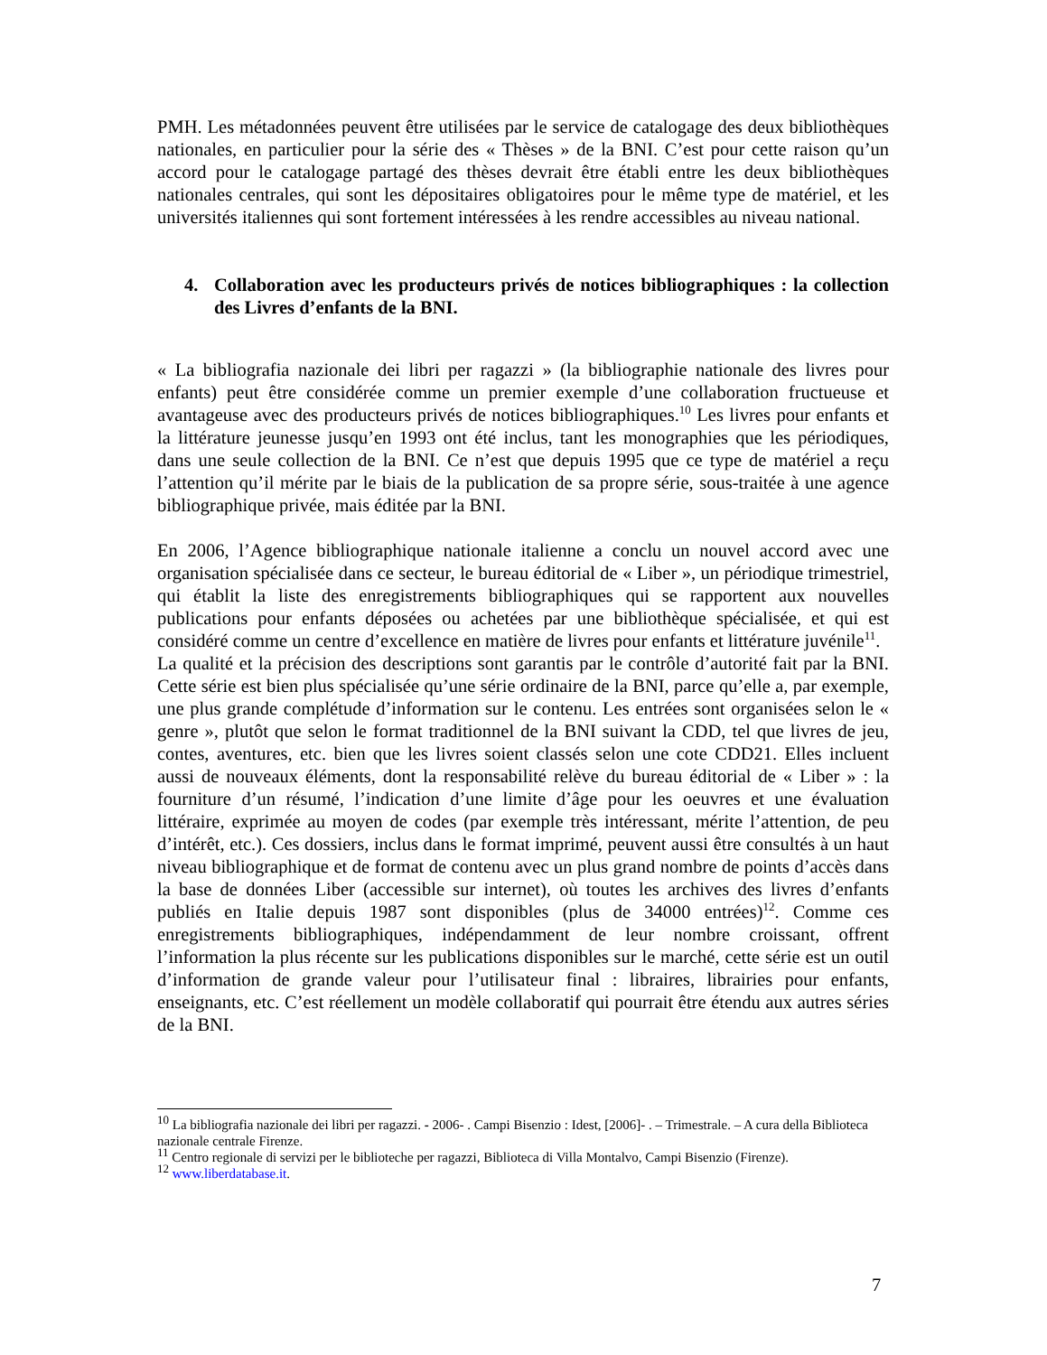PMH. Les métadonnées peuvent être utilisées par le service de catalogage des deux bibliothèques nationales, en particulier pour la série des « Thèses » de la BNI. C’est pour cette raison qu’un accord pour le catalogage partagé des thèses devrait être établi entre les deux bibliothèques nationales centrales, qui sont les dépositaires obligatoires pour le même type de matériel, et les universités italiennes qui sont fortement intéressées à les rendre accessibles au niveau national.
4. Collaboration avec les producteurs privés de notices bibliographiques : la collection des Livres d’enfants de la BNI.
« La bibliografia nazionale dei libri per ragazzi » (la bibliographie nationale des livres pour enfants) peut être considérée comme un premier exemple d’une collaboration fructueuse et avantageuse avec des producteurs privés de notices bibliographiques.<sup>10</sup> Les livres pour enfants et la littérature jeunesse jusqu’en 1993 ont été inclus, tant les monographies que les périodiques, dans une seule collection de la BNI. Ce n’est que depuis 1995 que ce type de matériel a reçu l’attention qu’il mérite par le biais de la publication de sa propre série, sous-traitée à une agence bibliographique privée, mais éditée par la BNI.
En 2006, l’Agence bibliographique nationale italienne a conclu un nouvel accord avec une organisation spécialisée dans ce secteur, le bureau éditorial de « Liber », un périodique trimestriel, qui établit la liste des enregistrements bibliographiques qui se rapportent aux nouvelles publications pour enfants déposées ou achetées par une bibliothèque spécialisée, et qui est considéré comme un centre d’excellence en matière de livres pour enfants et littérature juvénile<sup>11</sup>.
La qualité et la précision des descriptions sont garantis par le contrôle d’autorité fait par la BNI. Cette série est bien plus spécialisée qu’une série ordinaire de la BNI, parce qu’elle a, par exemple, une plus grande complétude d’information sur le contenu. Les entrées sont organisées selon le « genre », plutôt que selon le format traditionnel de la BNI suivant la CDD, tel que livres de jeu, contes, aventures, etc. bien que les livres soient classés selon une cote CDD21. Elles incluent aussi de nouveaux éléments, dont la responsabilité relève du bureau éditorial de « Liber » : la fourniture d’un résumé, l’indication d’une limite d’âge pour les oeuvres et une évaluation littéraire, exprimée au moyen de codes (par exemple très intéressant, mérite l’attention, de peu d’intérêt, etc.). Ces dossiers, inclus dans le format imprimé, peuvent aussi être consultés à un haut niveau bibliographique et de format de contenu avec un plus grand nombre de points d’accès dans la base de données Liber (accessible sur internet), où toutes les archives des livres d’enfants publiés en Italie depuis 1987 sont disponibles (plus de 34000 entrées)<sup>12</sup>. Comme ces enregistrements bibliographiques, indépendamment de leur nombre croissant, offrent l’information la plus récente sur les publications disponibles sur le marché, cette série est un outil d’information de grande valeur pour l’utilisateur final : libraires, librairies pour enfants, enseignants, etc. C’est réellement un modèle collaboratif qui pourrait être étendu aux autres séries de la BNI.
<sup>10</sup> La bibliografia nazionale dei libri per ragazzi. - 2006- . Campi Bisenzio : Idest, [2006]- . – Trimestrale. – A cura della Biblioteca nazionale centrale Firenze.
<sup>11</sup> Centro regionale di servizi per le biblioteche per ragazzi, Biblioteca di Villa Montalvo, Campi Bisenzio (Firenze).
<sup>12</sup> www.liberdatabase.it.
7